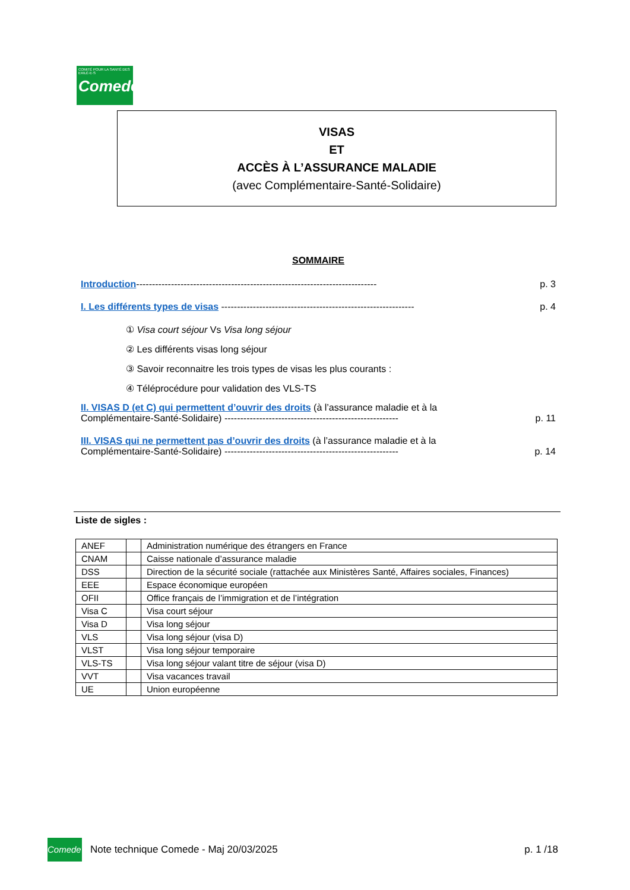COMITÉ POUR LA SANTÉ DES EXILÉ·E·S
Comede
VISAS
ET
ACCÈS À L’ASSURANCE MALADIE
(avec Complémentaire-Santé-Solidaire)
SOMMAIRE
Introduction---------------------------------------------------------------------------- p. 3
I. Les différents types de visas ------------------------------------------------------------- p. 4
① Visa court séjour Vs Visa long séjour
② Les différents visas long séjour
③ Savoir reconnaitre les trois types de visas les plus courants :
④ Téléprocédure pour validation des VLS-TS
II. VISAS D (et C) qui permettent d’ouvrir des droits (à l’assurance maladie et à la
Complémentaire-Santé-Solidaire) -------------------------------------------------------
p. 11
III. VISAS qui ne permettent pas d’ouvrir des droits (à l’assurance maladie et à la
Complémentaire-Santé-Solidaire) -------------------------------------------------------
p. 14
Liste de sigles :
| ANEF | | Administration numérique des étrangers en France |
| CNAM | | Caisse nationale d’assurance maladie |
| DSS | | Direction de la sécurité sociale (rattachée aux Ministères Santé, Affaires sociales, Finances) |
| EEE | | Espace économique européen |
| OFII | | Office français de l’immigration et de l’intégration |
| Visa C | | Visa court séjour |
| Visa D | | Visa long séjour |
| VLS | | Visa long séjour (visa D) |
| VLST | | Visa long séjour temporaire |
| VLS-TS | | Visa long séjour valant titre de séjour (visa D) |
| VVT | | Visa vacances travail |
| UE | | Union européenne |
Comede
Note technique Comede - Maj 20/03/2025 p. 1 /18